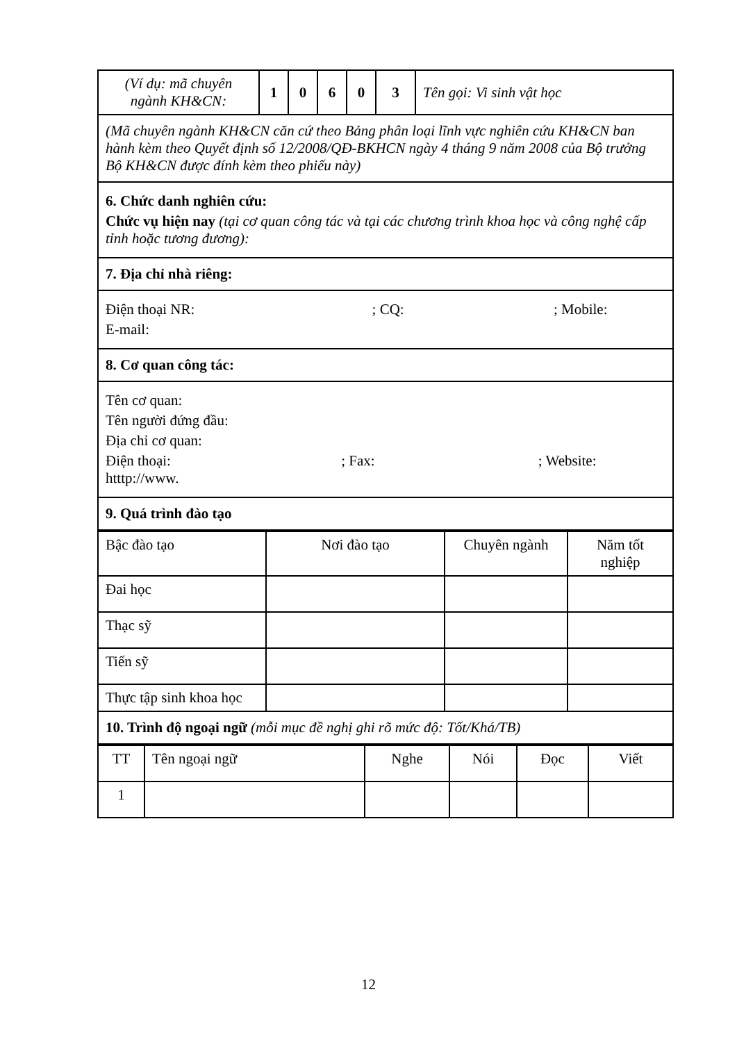| (Ví dụ: mã chuyên ngành KH&CN: | 1 | 0 | 6 | 0 | 3 | Tên gọi: Vi sinh vật học |
| (Mã chuyên ngành KH&CN căn cứ theo Bảng phân loại lĩnh vực nghiên cứu KH&CN ban hành kèm theo Quyết định số 12/2008/QĐ-BKHCN ngày 4 tháng 9 năm 2008 của Bộ trưởng Bộ KH&CN được đính kèm theo phiếu này) | | | | | | |
| 6. Chức danh nghiên cứu: Chức vụ hiện nay (tại cơ quan công tác và tại các chương trình khoa học và công nghệ cấp tỉnh hoặc tương đương): | | | | | | |
| 7. Địa chỉ nhà riêng: | | | | | | |
| Điện thoại NR: ; CQ: ; Mobile: E-mail: | | | | | | |
| 8. Cơ quan công tác: | | | | | | |
| Tên cơ quan: Tên người đứng đầu: Địa chỉ cơ quan: Điện thoại: ; Fax: ; Website: htttp://www. | | | | | | |
| 9. Quá trình đào tạo | | | | | | |
| Bậc đào tạo | Nơi đào tạo | Chuyên ngành | Năm tốt nghiệp |
| --- | --- | --- | --- |
| Đai học | | | |
| Thạc sỹ | | | |
| Tiến sỹ | | | |
| Thực tập sinh khoa học | | | |
| 10. Trình độ ngoại ngữ (mỗi mục đề nghị ghi rõ mức độ: Tốt/Khá/TB) | | | |
| TT | Tên ngoại ngữ | Nghe | Nói | Đọc | Viết |
| --- | --- | --- | --- | --- | --- |
| 1 | | | | | |
12